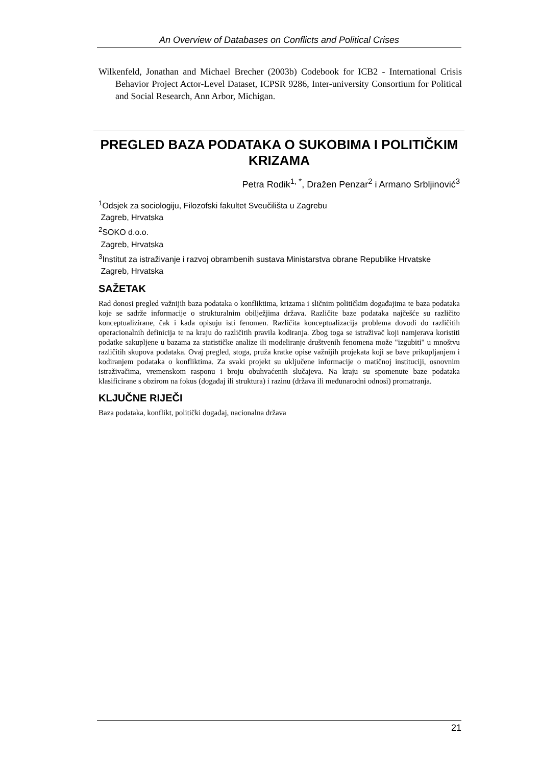An Overview of Databases on Conflicts and Political Crises
Wilkenfeld, Jonathan and Michael Brecher (2003b) Codebook for ICB2 - International Crisis Behavior Project Actor-Level Dataset, ICPSR 9286, Inter-university Consortium for Political and Social Research, Ann Arbor, Michigan.
PREGLED BAZA PODATAKA O SUKOBIMA I POLITIČKIM KRIZAMA
Petra Rodik<sup>1, *</sup>, Dražen Penzar<sup>2</sup> i Armano Srbljinović<sup>3</sup>
<sup>1</sup> Odsjek za sociologiju, Filozofski fakultet Sveučilišta u Zagrebu
Zagreb, Hrvatska
<sup>2</sup> SOKO d.o.o.
Zagreb, Hrvatska
<sup>3</sup> Institut za istraživanje i razvoj obrambenih sustava Ministarstva obrane Republike Hrvatske
Zagreb, Hrvatska
SAŽETAK
Rad donosi pregled važnijih baza podataka o konfliktima, krizama i sličnim političkim događajima te baza podataka koje se sadrže informacije o strukturalnim obilježjima država. Različite baze podataka najčešće su različito konceptualizirane, čak i kada opisuju isti fenomen. Različita konceptualizacija problema dovodi do različitih operacionalnih definicija te na kraju do različitih pravila kodiranja. Zbog toga se istraživač koji namjerava koristiti podatke sakupljene u bazama za statističke analize ili modeliranje društvenih fenomena može "izgubiti" u mnoštvu različitih skupova podataka. Ovaj pregled, stoga, pruža kratke opise važnijih projekata koji se bave prikupljanjem i kodiranjem podataka o konfliktima. Za svaki projekt su uključene informacije o matičnoj instituciji, osnovnim istraživačima, vremenskom rasponu i broju obuhvaćenih slučajeva. Na kraju su spomenute baze podataka klasificirane s obzirom na fokus (događaj ili struktura) i razinu (država ili međunarodni odnosi) promatranja.
KLJUČNE RIJEČI
Baza podataka, konflikt, politički događaj, nacionalna država
21